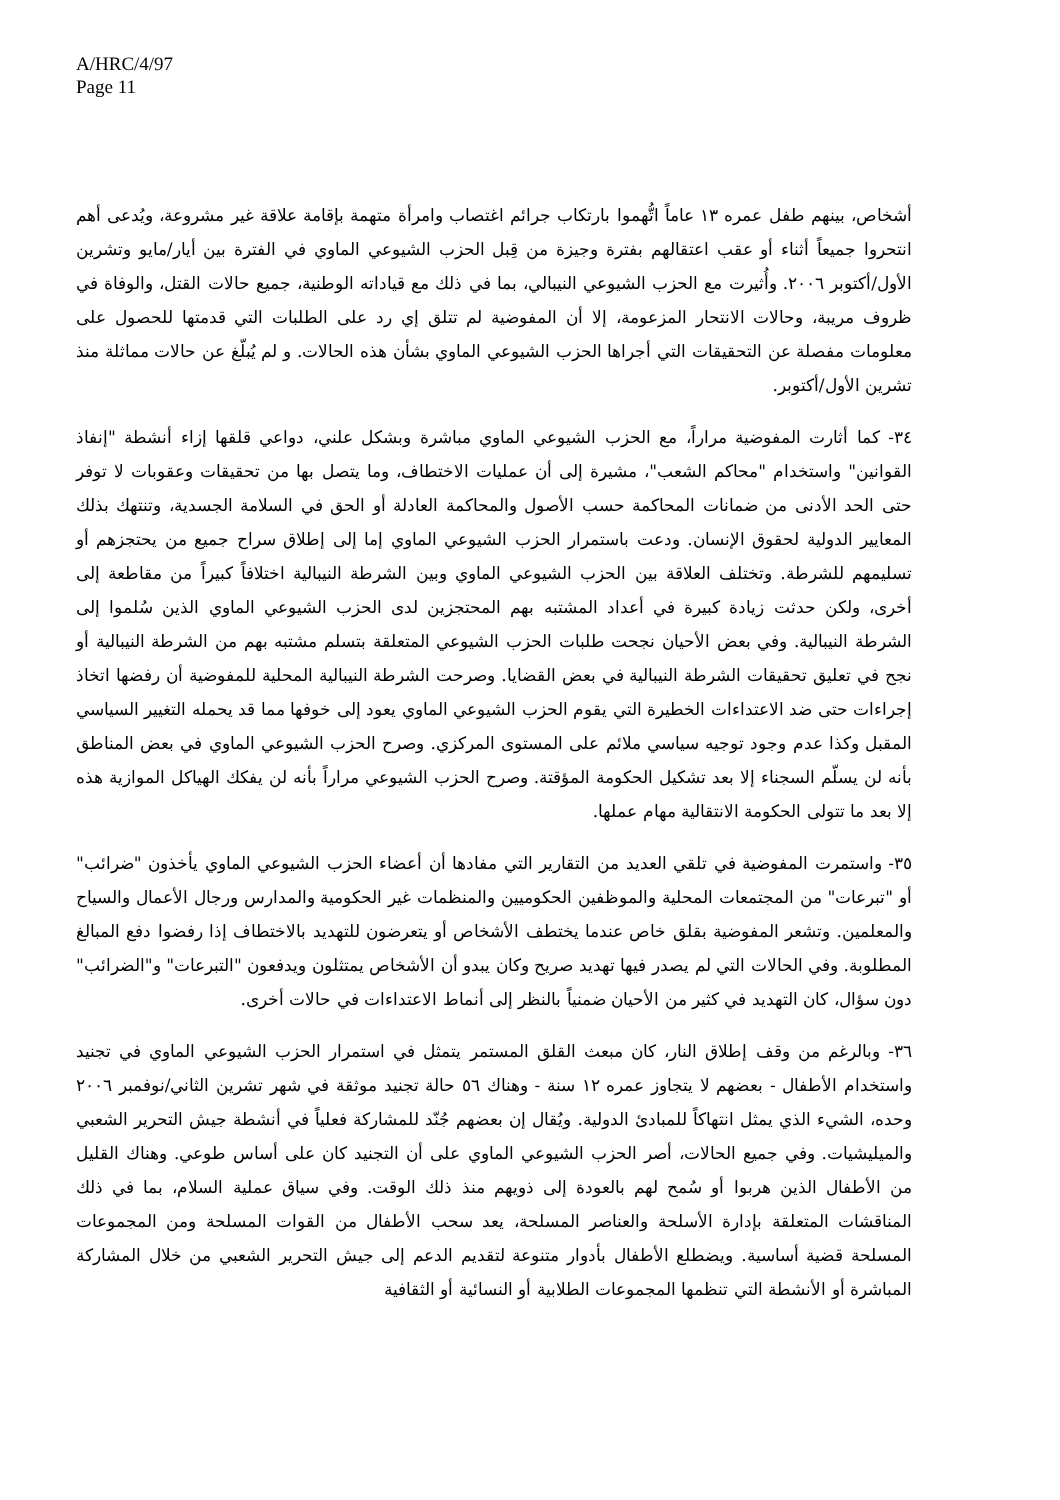A/HRC/4/97
Page 11
أشخاص، بينهم طفل عمره ١٣ عاماً اتُّهموا بارتكاب جرائم اغتصاب وامرأة متهمة بإقامة علاقة غير مشروعة، ويُدعى أهم انتحروا جميعاً أثناء أو عقب اعتقالهم بفترة وجيزة من قِبل الحزب الشيوعي الماوي في الفترة بين أيار/مايو وتشرين الأول/أكتوبر ٢٠٠٦. وأُثيرت مع الحزب الشيوعي النيبالي، بما في ذلك مع قياداته الوطنية، جميع حالات القتل، والوفاة في ظروف مريبة، وحالات الانتحار المزعومة، إلا أن المفوضية لم تتلق إي رد على الطلبات التي قدمتها للحصول على معلومات مفصلة عن التحقيقات التي أجراها الحزب الشيوعي الماوي بشأن هذه الحالات. و لم يُبلّغ عن حالات مماثلة منذ تشرين الأول/أكتوبر.
٣٤- كما أثارت المفوضية مراراً، مع الحزب الشيوعي الماوي مباشرة وبشكل علني، دواعي قلقها إزاء أنشطة "إنفاذ القوانين" واستخدام "محاكم الشعب"، مشيرة إلى أن عمليات الاختطاف، وما يتصل بها من تحقيقات وعقوبات لا توفر حتى الحد الأدنى من ضمانات المحاكمة حسب الأصول والمحاكمة العادلة أو الحق في السلامة الجسدية، وتنتهك بذلك المعايير الدولية لحقوق الإنسان. ودعت باستمرار الحزب الشيوعي الماوي إما إلى إطلاق سراح جميع من يحتجزهم أو تسليمهم للشرطة. وتختلف العلاقة بين الحزب الشيوعي الماوي وبين الشرطة النيبالية اختلافاً كبيراً من مقاطعة إلى أخرى، ولكن حدثت زيادة كبيرة في أعداد المشتبه بهم المحتجزين لدى الحزب الشيوعي الماوي الذين سُلموا إلى الشرطة النيبالية. وفي بعض الأحيان نجحت طلبات الحزب الشيوعي المتعلقة بتسلم مشتبه بهم من الشرطة النيبالية أو نجح في تعليق تحقيقات الشرطة النيبالية في بعض القضايا. وصرحت الشرطة النيبالية المحلية للمفوضية أن رفضها اتخاذ إجراءات حتى ضد الاعتداءات الخطيرة التي يقوم الحزب الشيوعي الماوي يعود إلى خوفها مما قد يحمله التغيير السياسي المقبل وكذا عدم وجود توجيه سياسي ملائم على المستوى المركزي. وصرح الحزب الشيوعي الماوي في بعض المناطق بأنه لن يسلّم السجناء إلا بعد تشكيل الحكومة المؤقتة. وصرح الحزب الشيوعي مراراً بأنه لن يفكك الهياكل الموازية هذه إلا بعد ما تتولى الحكومة الانتقالية مهام عملها.
٣٥- واستمرت المفوضية في تلقي العديد من التقارير التي مفادها أن أعضاء الحزب الشيوعي الماوي يأخذون "ضرائب" أو "تبرعات" من المجتمعات المحلية والموظفين الحكوميين والمنظمات غير الحكومية والمدارس ورجال الأعمال والسياح والمعلمين. وتشعر المفوضية بقلق خاص عندما يختطف الأشخاص أو يتعرضون للتهديد بالاختطاف إذا رفضوا دفع المبالغ المطلوبة. وفي الحالات التي لم يصدر فيها تهديد صريح وكان يبدو أن الأشخاص يمتثلون ويدفعون "التبرعات" و"الضرائب" دون سؤال، كان التهديد في كثير من الأحيان ضمنياً بالنظر إلى أنماط الاعتداءات في حالات أخرى.
٣٦- وبالرغم من وقف إطلاق النار، كان مبعث القلق المستمر يتمثل في استمرار الحزب الشيوعي الماوي في تجنيد واستخدام الأطفال - بعضهم لا يتجاوز عمره ١٢ سنة - وهناك ٥٦ حالة تجنيد موثقة في شهر تشرين الثاني/نوفمبر ٢٠٠٦ وحده، الشيء الذي يمثل انتهاكاً للمبادئ الدولية. ويُقال إن بعضهم جُنّد للمشاركة فعلياً في أنشطة جيش التحرير الشعبي والميليشيات. وفي جميع الحالات، أصر الحزب الشيوعي الماوي على أن التجنيد كان على أساس طوعي. وهناك القليل من الأطفال الذين هربوا أو سُمح لهم بالعودة إلى ذويهم منذ ذلك الوقت. وفي سياق عملية السلام، بما في ذلك المناقشات المتعلقة بإدارة الأسلحة والعناصر المسلحة، يعد سحب الأطفال من القوات المسلحة ومن المجموعات المسلحة قضية أساسية. ويضطلع الأطفال بأدوار متنوعة لتقديم الدعم إلى جيش التحرير الشعبي من خلال المشاركة المباشرة أو الأنشطة التي تنظمها المجموعات الطلابية أو النسائية أو الثقافية